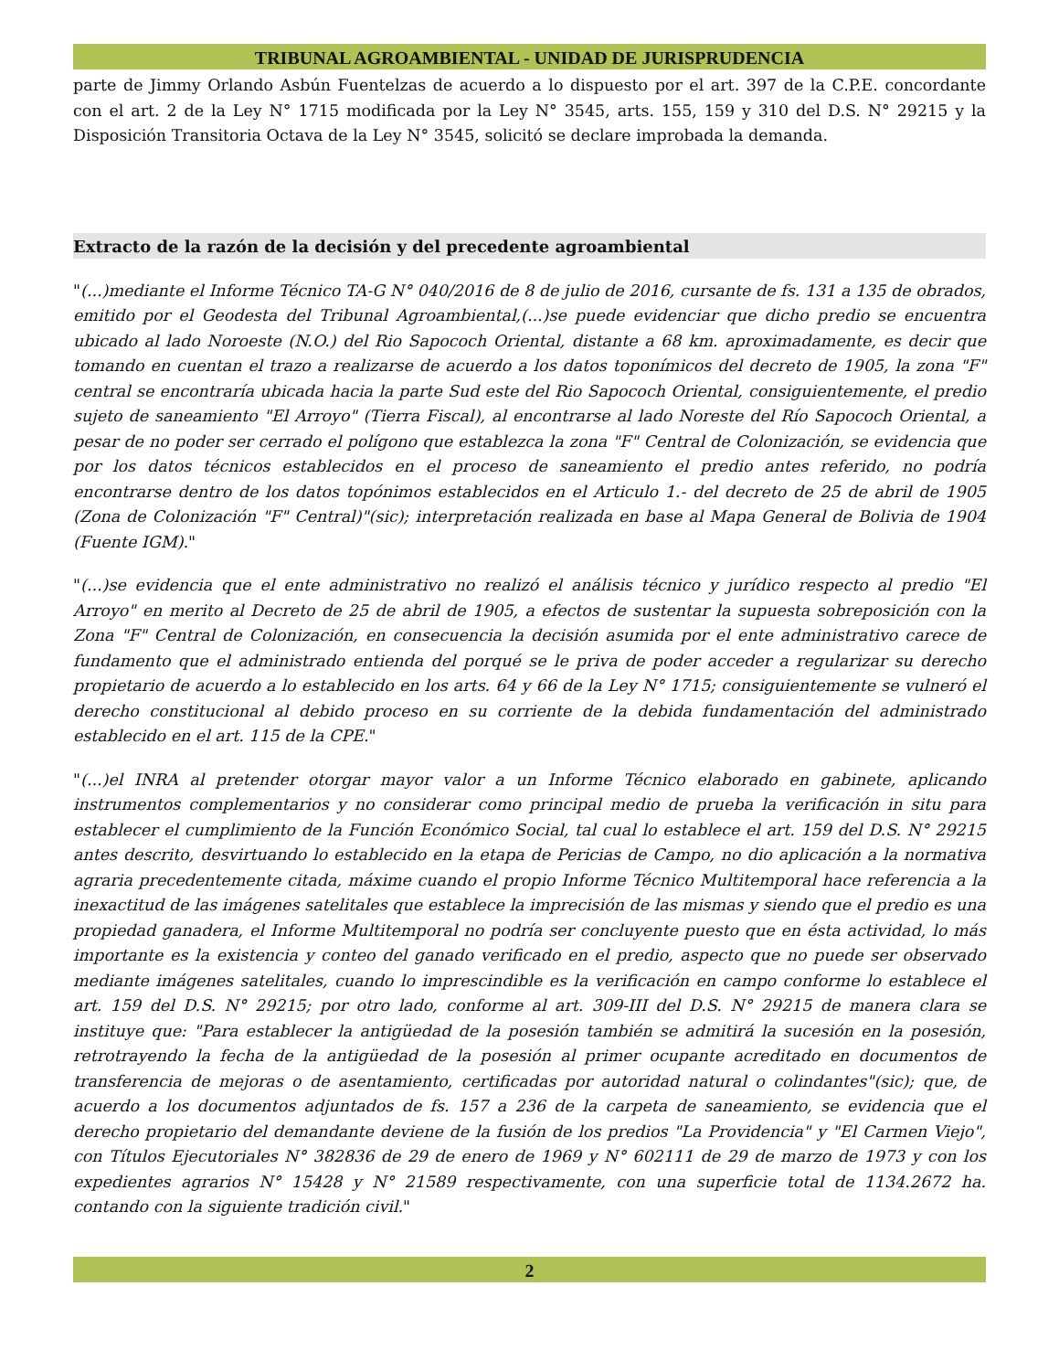TRIBUNAL AGROAMBIENTAL - UNIDAD DE JURISPRUDENCIA
parte de Jimmy Orlando Asbún Fuentelzas de acuerdo a lo dispuesto por el art. 397 de la C.P.E. concordante con el art. 2 de la Ley N° 1715 modificada por la Ley N° 3545, arts. 155, 159 y 310 del D.S. N° 29215 y la Disposición Transitoria Octava de la Ley N° 3545, solicitó se declare improbada la demanda.
Extracto de la razón de la decisión y del precedente agroambiental
"(...)mediante el Informe Técnico TA-G N° 040/2016 de 8 de julio de 2016, cursante de fs. 131 a 135 de obrados, emitido por el Geodesta del Tribunal Agroambiental,(...)se puede evidenciar que dicho predio se encuentra ubicado al lado Noroeste (N.O.) del Rio Sapococh Oriental, distante a 68 km. aproximadamente, es decir que tomando en cuentan el trazo a realizarse de acuerdo a los datos toponímicos del decreto de 1905, la zona "F" central se encontraría ubicada hacia la parte Sud este del Rio Sapococh Oriental, consiguientemente, el predio sujeto de saneamiento "El Arroyo" (Tierra Fiscal), al encontrarse al lado Noreste del Río Sapococh Oriental, a pesar de no poder ser cerrado el polígono que establezca la zona "F" Central de Colonización, se evidencia que por los datos técnicos establecidos en el proceso de saneamiento el predio antes referido, no podría encontrarse dentro de los datos topónimos establecidos en el Articulo 1.- del decreto de 25 de abril de 1905 (Zona de Colonización "F" Central)"(sic); interpretación realizada en base al Mapa General de Bolivia de 1904 (Fuente IGM)."
"(...)se evidencia que el ente administrativo no realizó el análisis técnico y jurídico respecto al predio "El Arroyo" en merito al Decreto de 25 de abril de 1905, a efectos de sustentar la supuesta sobreposición con la Zona "F" Central de Colonización, en consecuencia la decisión asumida por el ente administrativo carece de fundamento que el administrado entienda del porqué se le priva de poder acceder a regularizar su derecho propietario de acuerdo a lo establecido en los arts. 64 y 66 de la Ley N° 1715; consiguientemente se vulneró el derecho constitucional al debido proceso en su corriente de la debida fundamentación del administrado establecido en el art. 115 de la CPE."
"(...)el INRA al pretender otorgar mayor valor a un Informe Técnico elaborado en gabinete, aplicando instrumentos complementarios y no considerar como principal medio de prueba la verificación in situ para establecer el cumplimiento de la Función Económico Social, tal cual lo establece el art. 159 del D.S. N° 29215 antes descrito, desvirtuando lo establecido en la etapa de Pericias de Campo, no dio aplicación a la normativa agraria precedentemente citada, máxime cuando el propio Informe Técnico Multitemporal hace referencia a la inexactitud de las imágenes satelitales que establece la imprecisión de las mismas y siendo que el predio es una propiedad ganadera, el Informe Multitemporal no podría ser concluyente puesto que en ésta actividad, lo más importante es la existencia y conteo del ganado verificado en el predio, aspecto que no puede ser observado mediante imágenes satelitales, cuando lo imprescindible es la verificación en campo conforme lo establece el art. 159 del D.S. N° 29215; por otro lado, conforme al art. 309-III del D.S. N° 29215 de manera clara se instituye que: "Para establecer la antigüedad de la posesión también se admitirá la sucesión en la posesión, retrotrayendo la fecha de la antigüedad de la posesión al primer ocupante acreditado en documentos de transferencia de mejoras o de asentamiento, certificadas por autoridad natural o colindantes"(sic); que, de acuerdo a los documentos adjuntados de fs. 157 a 236 de la carpeta de saneamiento, se evidencia que el derecho propietario del demandante deviene de la fusión de los predios "La Providencia" y "El Carmen Viejo", con Títulos Ejecutoriales N° 382836 de 29 de enero de 1969 y N° 602111 de 29 de marzo de 1973 y con los expedientes agrarios N° 15428 y N° 21589 respectivamente, con una superficie total de 1134.2672 ha. contando con la siguiente tradición civil."
2